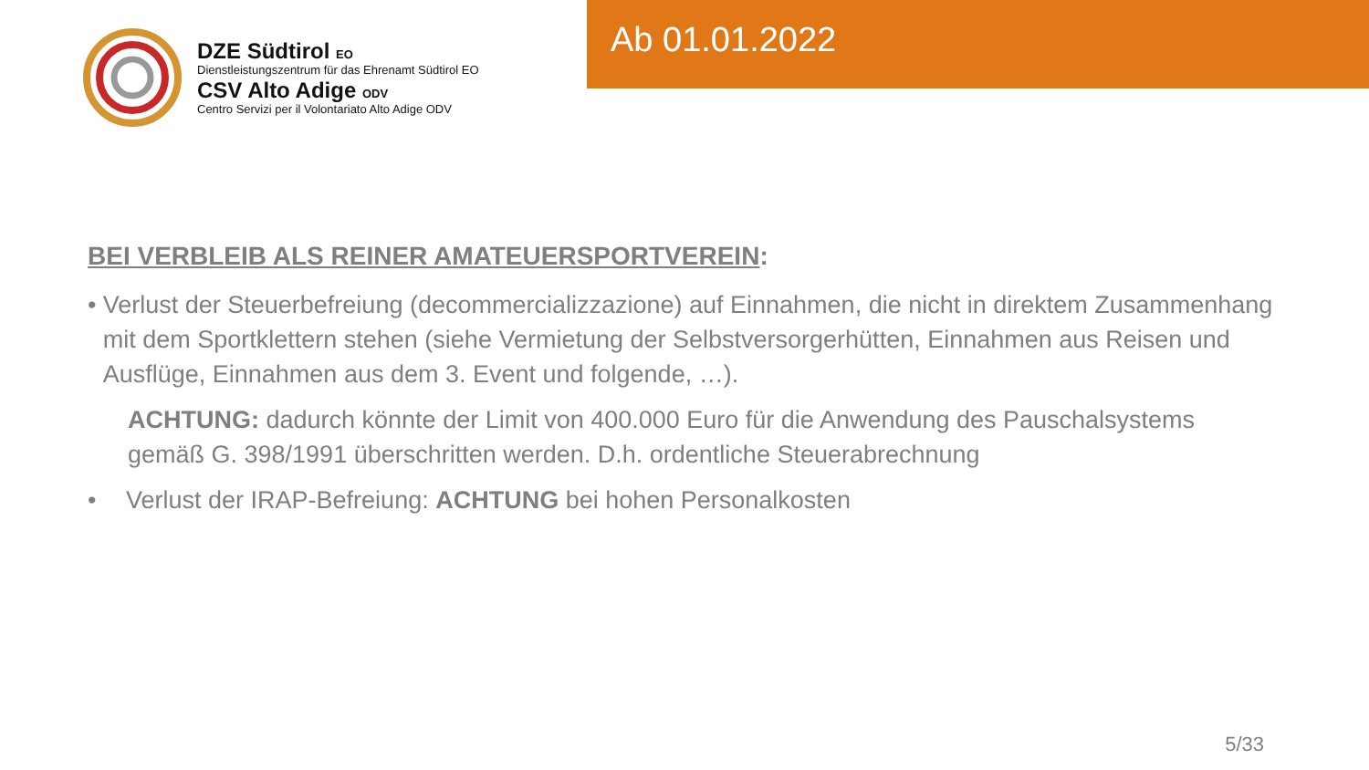DZE Südtirol EO
Dienstleistungszentrum für das Ehrenamt Südtirol EO
CSV Alto Adige ODV
Centro Servizi per il Volontariato Alto Adige ODV
Ab 01.01.2022
BEI VERBLEIB ALS REINER AMATEUERSPORTVEREIN:
• Verlust der Steuerbefreiung (decommercializzazione) auf Einnahmen, die nicht in direktem Zusammenhang mit dem Sportklettern stehen (siehe Vermietung der Selbstversorgerhütten, Einnahmen aus Reisen und Ausflüge, Einnahmen aus dem 3. Event und folgende, …).
ACHTUNG: dadurch könnte der Limit von 400.000 Euro für die Anwendung des Pauschalsystems gemäß G. 398/1991 überschritten werden. D.h. ordentliche Steuerabrechnung
• Verlust der IRAP-Befreiung: ACHTUNG bei hohen Personalkosten
5/33